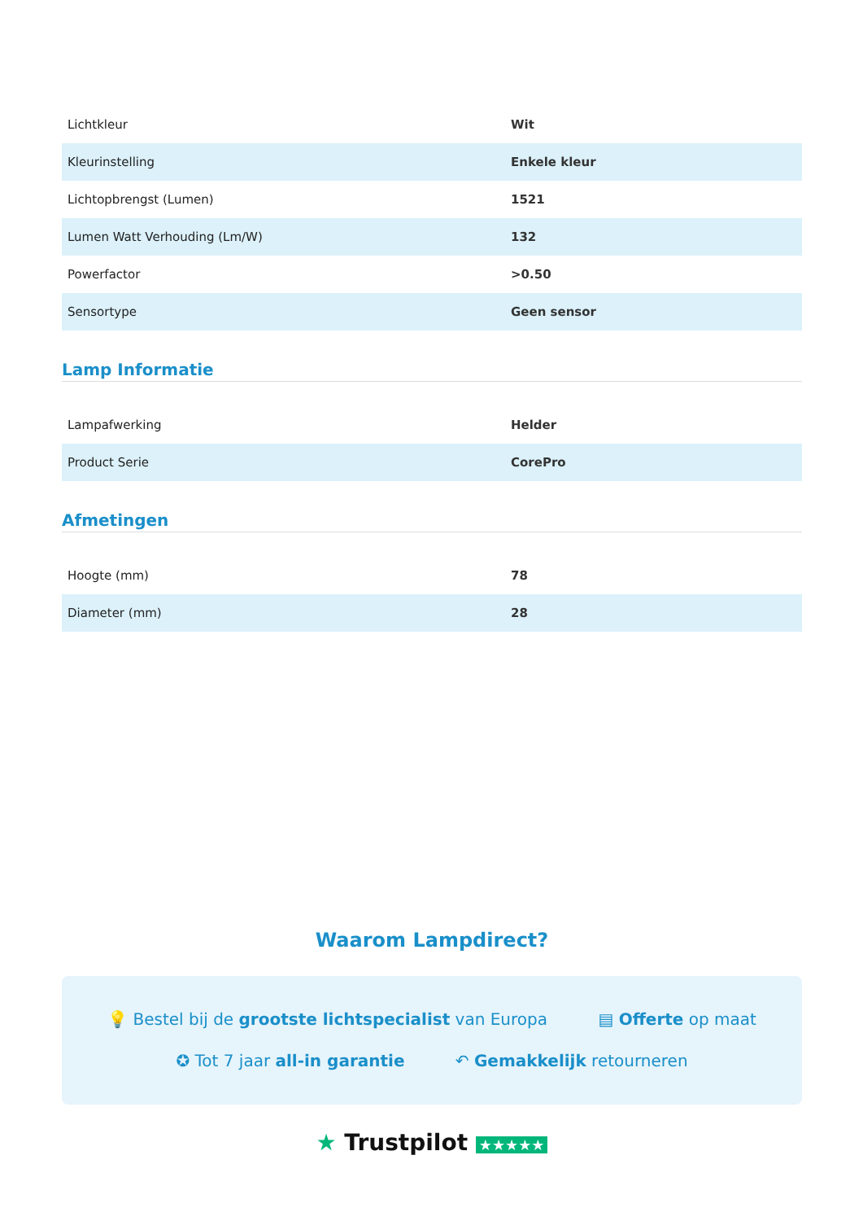| Lichtkleur | Wit |
| Kleurinstelling | Enkele kleur |
| Lichtopbrengst (Lumen) | 1521 |
| Lumen Watt Verhouding (Lm/W) | 132 |
| Powerfactor | >0.50 |
| Sensortype | Geen sensor |
Lamp Informatie
| Lampafwerking | Helder |
| Product Serie | CorePro |
Afmetingen
| Hoogte (mm) | 78 |
| Diameter (mm) | 28 |
Waarom Lampdirect?
💡 Bestel bij de grootste lichtspecialist van Europa ▤ Offerte op maat
✪ Tot 7 jaar all-in garantie ↶ Gemakkelijk retourneren
★ Trustpilot ★★★★★